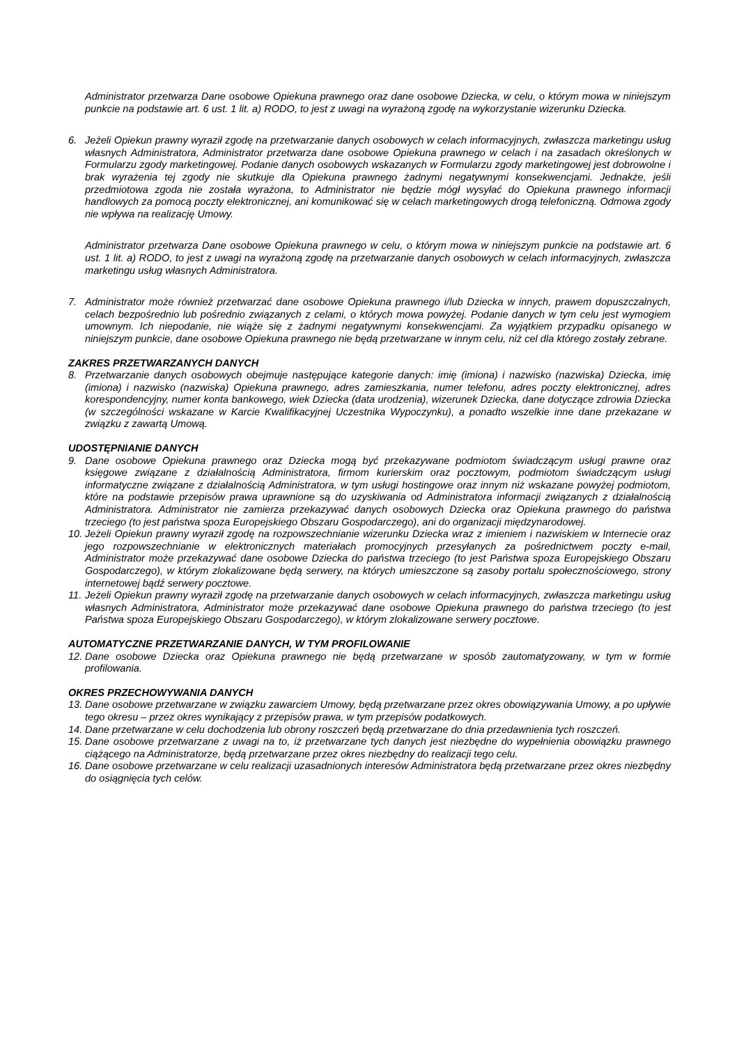Administrator przetwarza Dane osobowe Opiekuna prawnego oraz dane osobowe Dziecka, w celu, o którym mowa w niniejszym punkcie na podstawie art. 6 ust. 1 lit. a) RODO, to jest z uwagi na wyrażoną zgodę na wykorzystanie wizerunku Dziecka.
6. Jeżeli Opiekun prawny wyraził zgodę na przetwarzanie danych osobowych w celach informacyjnych, zwłaszcza marketingu usług własnych Administratora, Administrator przetwarza dane osobowe Opiekuna prawnego w celach i na zasadach określonych w Formularzu zgody marketingowej. Podanie danych osobowych wskazanych w Formularzu zgody marketingowej jest dobrowolne i brak wyrażenia tej zgody nie skutkuje dla Opiekuna prawnego żadnymi negatywnymi konsekwencjami. Jednakże, jeśli przedmiotowa zgoda nie została wyrażona, to Administrator nie będzie mógł wysyłać do Opiekuna prawnego informacji handlowych za pomocą poczty elektronicznej, ani komunikować się w celach marketingowych drogą telefoniczną. Odmowa zgody nie wpływa na realizację Umowy.
Administrator przetwarza Dane osobowe Opiekuna prawnego w celu, o którym mowa w niniejszym punkcie na podstawie art. 6 ust. 1 lit. a) RODO, to jest z uwagi na wyrażoną zgodę na przetwarzanie danych osobowych w celach informacyjnych, zwłaszcza marketingu usług własnych Administratora.
7. Administrator może również przetwarzać dane osobowe Opiekuna prawnego i/lub Dziecka w innych, prawem dopuszczalnych, celach bezpośrednio lub pośrednio związanych z celami, o których mowa powyżej. Podanie danych w tym celu jest wymogiem umownym. Ich niepodanie, nie wiąże się z żadnymi negatywnymi konsekwencjami. Za wyjątkiem przypadku opisanego w niniejszym punkcie, dane osobowe Opiekuna prawnego nie będą przetwarzane w innym celu, niż cel dla którego zostały zebrane.
ZAKRES PRZETWARZANYCH DANYCH
8. Przetwarzanie danych osobowych obejmuje następujące kategorie danych: imię (imiona) i nazwisko (nazwiska) Dziecka, imię (imiona) i nazwisko (nazwiska) Opiekuna prawnego, adres zamieszkania, numer telefonu, adres poczty elektronicznej, adres korespondencyjny, numer konta bankowego, wiek Dziecka (data urodzenia), wizerunek Dziecka, dane dotyczące zdrowia Dziecka (w szczególności wskazane w Karcie Kwalifikacyjnej Uczestnika Wypoczynku), a ponadto wszelkie inne dane przekazane w związku z zawartą Umową.
UDOSTĘPNIANIE DANYCH
9. Dane osobowe Opiekuna prawnego oraz Dziecka mogą być przekazywane podmiotom świadczącym usługi prawne oraz księgowe związane z działalnością Administratora, firmom kurierskim oraz pocztowym, podmiotom świadczącym usługi informatyczne związane z działalnością Administratora, w tym usługi hostingowe oraz innym niż wskazane powyżej podmiotom, które na podstawie przepisów prawa uprawnione są do uzyskiwania od Administratora informacji związanych z działalnością Administratora. Administrator nie zamierza przekazywać danych osobowych Dziecka oraz Opiekuna prawnego do państwa trzeciego (to jest państwa spoza Europejskiego Obszaru Gospodarczego), ani do organizacji międzynarodowej.
10.
Jeżeli Opiekun prawny wyraził zgodę na rozpowszechnianie wizerunku Dziecka wraz z imieniem i nazwiskiem w Internecie oraz jego rozpowszechnianie w elektronicznych materiałach promocyjnych przesyłanych za pośrednictwem poczty e-mail, Administrator może przekazywać dane osobowe Dziecka do państwa trzeciego (to jest Państwa spoza Europejskiego Obszaru Gospodarczego), w którym zlokalizowane będą serwery, na których umieszczone są zasoby portalu społecznościowego, strony internetowej bądź serwery pocztowe.
11.
Jeżeli Opiekun prawny wyraził zgodę na przetwarzanie danych osobowych w celach informacyjnych, zwłaszcza marketingu usług własnych Administratora, Administrator może przekazywać dane osobowe Opiekuna prawnego do państwa trzeciego (to jest Państwa spoza Europejskiego Obszaru Gospodarczego), w którym zlokalizowane serwery pocztowe.
AUTOMATYCZNE PRZETWARZANIE DANYCH, W TYM PROFILOWANIE
12.
Dane osobowe Dziecka oraz Opiekuna prawnego nie będą przetwarzane w sposób zautomatyzowany, w tym w formie profilowania.
OKRES PRZECHOWYWANIA DANYCH
13.
Dane osobowe przetwarzane w związku zawarciem Umowy, będą przetwarzane przez okres obowiązywania Umowy, a po upływie tego okresu – przez okres wynikający z przepisów prawa, w tym przepisów podatkowych.
14.
Dane przetwarzane w celu dochodzenia lub obrony roszczeń będą przetwarzane do dnia przedawnienia tych roszczeń.
15.
Dane osobowe przetwarzane z uwagi na to, iż przetwarzane tych danych jest niezbędne do wypełnienia obowiązku prawnego ciążącego na Administratorze, będą przetwarzane przez okres niezbędny do realizacji tego celu.
16.
Dane osobowe przetwarzane w celu realizacji uzasadnionych interesów Administratora będą przetwarzane przez okres niezbędny do osiągnięcia tych celów.